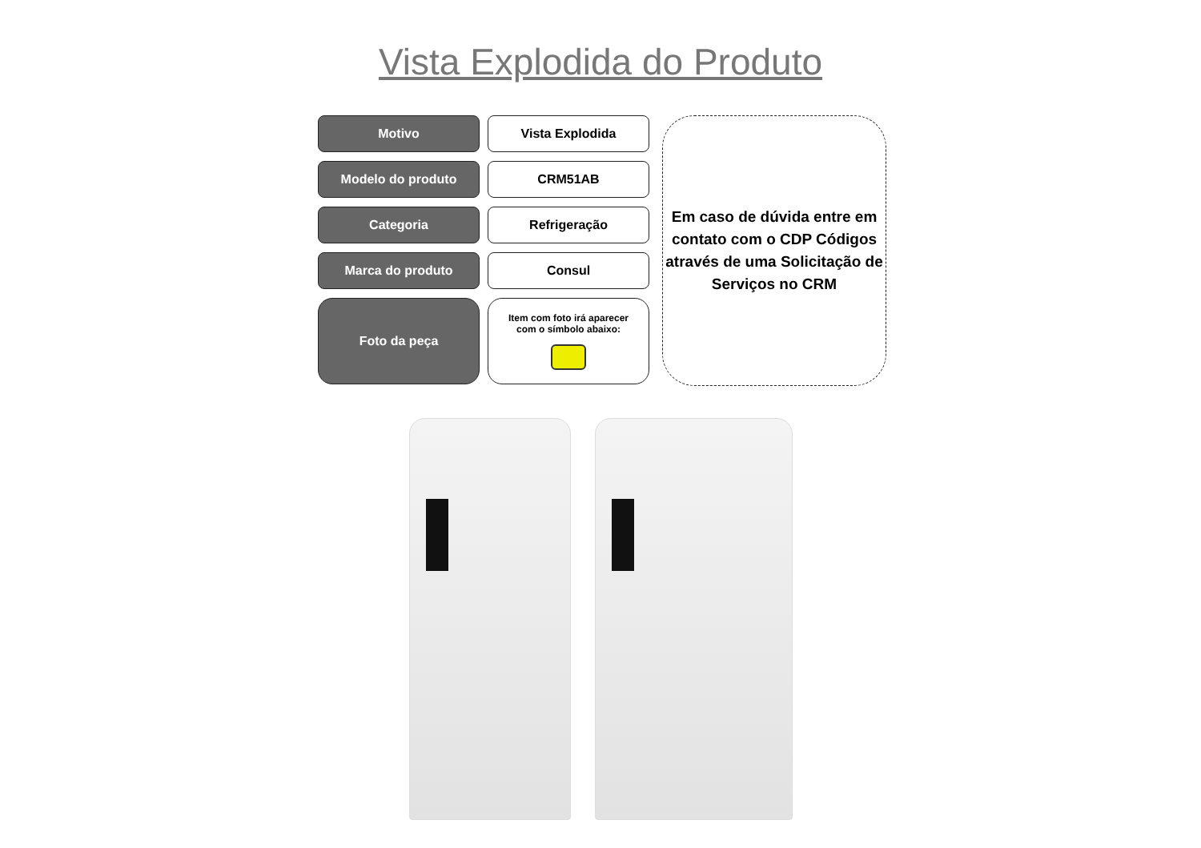Vista Explodida do Produto
Motivo
Vista Explodida
Modelo do produto
CRM51AB
Categoria
Refrigeração
Marca do produto
Consul
Foto da peça
Item com foto irá aparecer
com o símbolo abaixo:
Em caso de dúvida entre em contato com o CDP Códigos através de uma Solicitação de Serviços no CRM